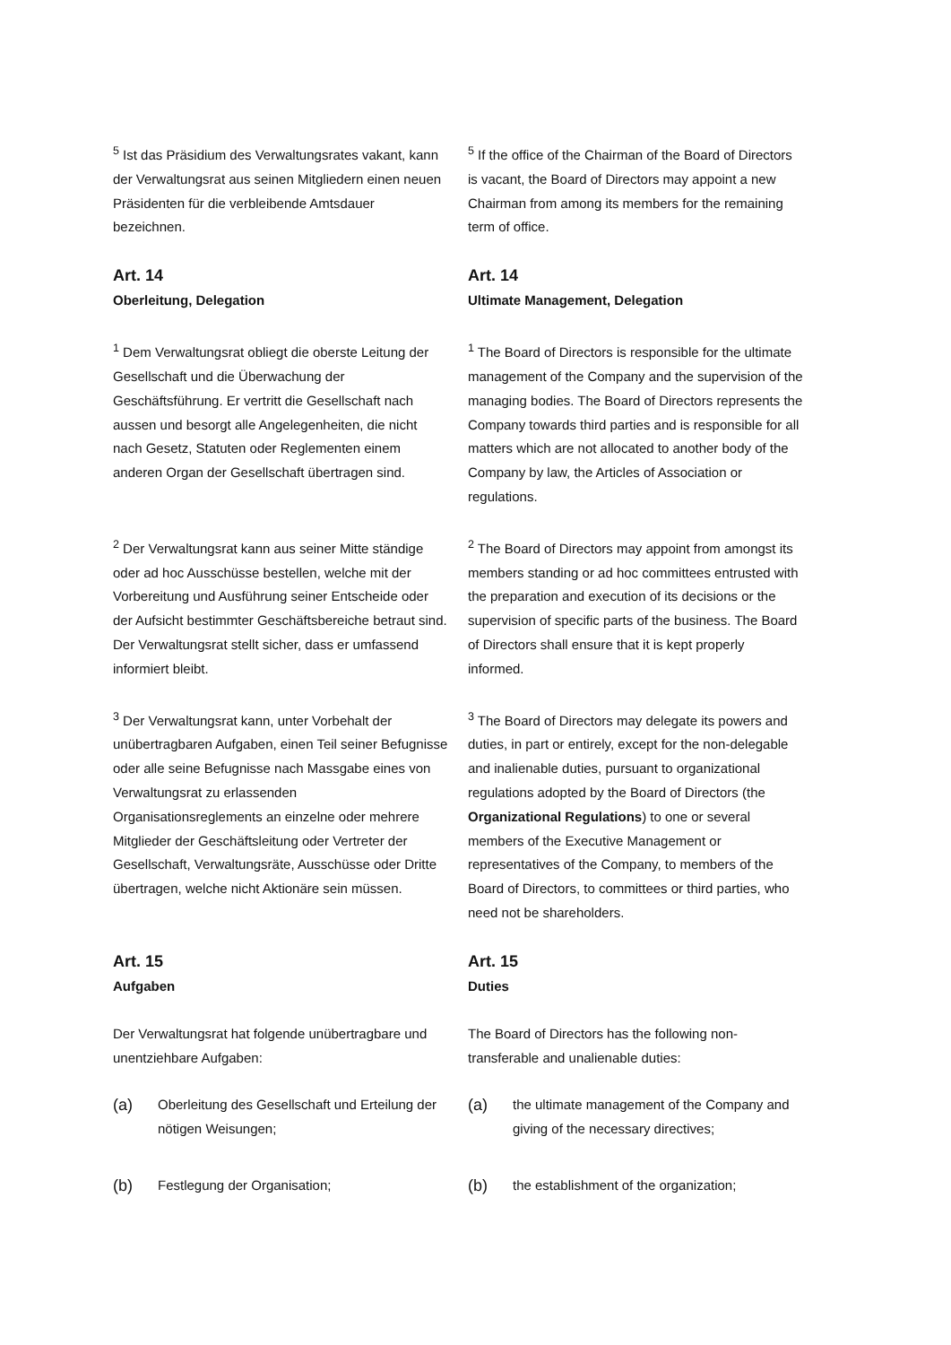<sup>5</sup> Ist das Präsidium des Verwaltungsrates vakant, kann der Verwaltungsrat aus seinen Mitgliedern einen neuen Präsidenten für die verbleibende Amtsdauer bezeichnen.
<sup>5</sup> If the office of the Chairman of the Board of Directors is vacant, the Board of Directors may appoint a new Chairman from among its members for the remaining term of office.
Art. 14
Oberleitung, Delegation
Art. 14
Ultimate Management, Delegation
<sup>1</sup> Dem Verwaltungsrat obliegt die oberste Leitung der Gesellschaft und die Überwachung der Geschäftsführung. Er vertritt die Gesellschaft nach aussen und besorgt alle Angelegenheiten, die nicht nach Gesetz, Statuten oder Reglementen einem anderen Organ der Gesellschaft übertragen sind.
<sup>1</sup> The Board of Directors is responsible for the ultimate management of the Company and the supervision of the managing bodies. The Board of Directors represents the Company towards third parties and is responsible for all matters which are not allocated to another body of the Company by law, the Articles of Association or regulations.
<sup>2</sup> Der Verwaltungsrat kann aus seiner Mitte ständige oder ad hoc Ausschüsse bestellen, welche mit der Vorbereitung und Ausführung seiner Entscheide oder der Aufsicht bestimmter Geschäftsbereiche betraut sind. Der Verwaltungsrat stellt sicher, dass er umfassend informiert bleibt.
<sup>2</sup> The Board of Directors may appoint from amongst its members standing or ad hoc committees entrusted with the preparation and execution of its decisions or the supervision of specific parts of the business. The Board of Directors shall ensure that it is kept properly informed.
<sup>3</sup> Der Verwaltungsrat kann, unter Vorbehalt der unübertragbaren Aufgaben, einen Teil seiner Befugnisse oder alle seine Befugnisse nach Massgabe eines von Verwaltungsrat zu erlassenden Organisationsreglements an einzelne oder mehrere Mitglieder der Geschäftsleitung oder Vertreter der Gesellschaft, Verwaltungsräte, Ausschüsse oder Dritte übertragen, welche nicht Aktionäre sein müssen.
<sup>3</sup> The Board of Directors may delegate its powers and duties, in part or entirely, except for the non-delegable and inalienable duties, pursuant to organizational regulations adopted by the Board of Directors (the Organizational Regulations) to one or several members of the Executive Management or representatives of the Company, to members of the Board of Directors, to committees or third parties, who need not be shareholders.
Art. 15
Aufgaben
Art. 15
Duties
Der Verwaltungsrat hat folgende unübertragbare und unentziehbare Aufgaben:
The Board of Directors has the following non-transferable and unalienable duties:
(a)
Oberleitung des Gesellschaft und Erteilung der nötigen Weisungen;
(a)
the ultimate management of the Company and giving of the necessary directives;
(b)
Festlegung der Organisation;
(b)
the establishment of the organization;